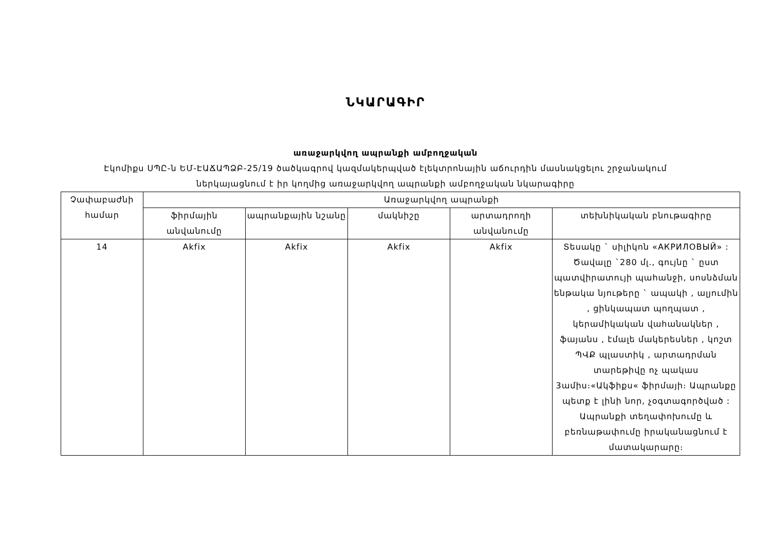ՆԿԱՐԱԳԻՐ
առաջարկվող ապրանքի ամբողջական
Էկոմիքս ՍՊԸ-ն ԵՄ-ԷԱՃԱՊՁԲ-25/19 ծածկագրով կազմակերպված էլեկտրոնային աճուրդին մասնակցելու շրջանակում
ներկայացնում է իր կողմից առաջարկվող ապրանքի ամբողջական նկարագիրը
| Չափաբաժնի համար | Առաջարկվող ապրանքի | | | | |
| --- | --- | --- | --- | --- | --- |
| | ֆիրմային անվանումը | ապրանքային նշանը | մակնիշը | արտադրողի անվանումը | տեխնիկական բնութագիրը |
| 14 | Akfix | Akfix | Akfix | Akfix | Տեսակը ` սիլիկոն «АКРИЛОВЫЙ» : Ծավալը `280 մլ., գույնը ` ըստ պատվիրատույի պահանջի, սոսնձման ենթակա նյութերը ` ապակի , ալյումին , ցինկապատ պողպատ , կերամիկական վահանակներ , ֆայանս , էմալե մակերեսներ , կոշտ ՊՎՔ պլաստիկ , արտադրման տարեթիվը ոչ պակաս 3ամիս։«Ակֆիքս« ֆիրմայի։ Ապրանքը պետք է լինի նոր, չօգտագործված : Ապրանքի տեղափոխումը և բեռնաթափումը իրականացնում է մատակարարը։ |